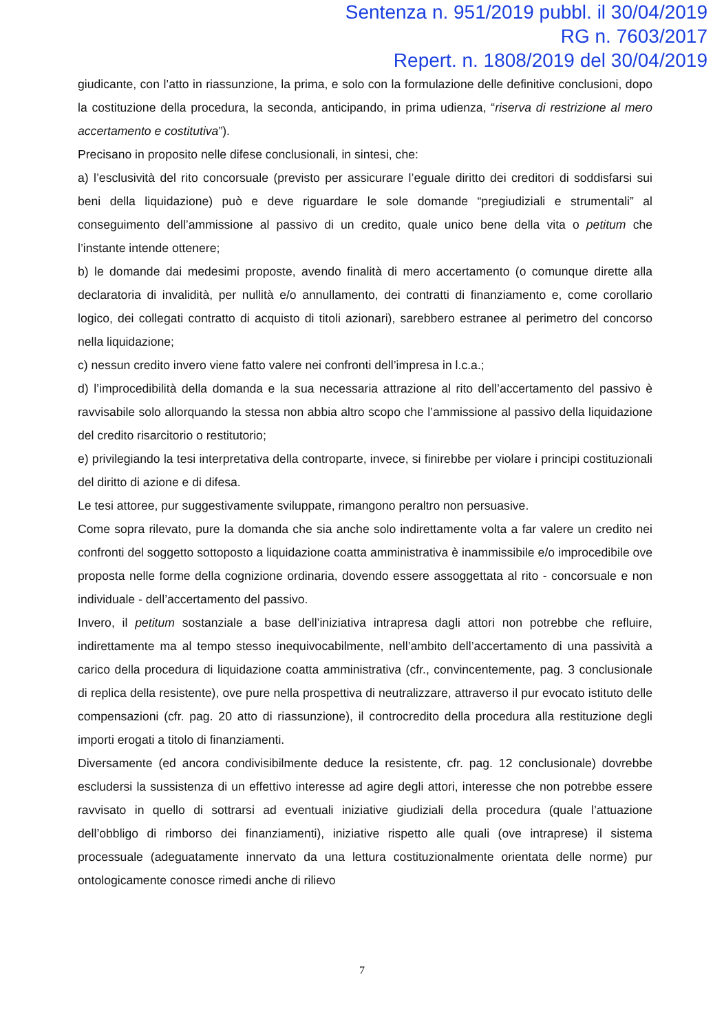Sentenza n. 951/2019 pubbl. il 30/04/2019
RG n. 7603/2017
Repert. n. 1808/2019 del 30/04/2019
giudicante, con l’atto in riassunzione, la prima, e solo con la formulazione delle definitive conclusioni, dopo la costituzione della procedura, la seconda, anticipando, in prima udienza, “riserva di restrizione al mero accertamento e costitutiva”).
Precisano in proposito nelle difese conclusionali, in sintesi, che:
a) l’esclusività del rito concorsuale (previsto per assicurare l’eguale diritto dei creditori di soddisfarsi sui beni della liquidazione) può e deve riguardare le sole domande “pregiudiziali e strumentali” al conseguimento dell’ammissione al passivo di un credito, quale unico bene della vita o petitum che l’instante intende ottenere;
b) le domande dai medesimi proposte, avendo finalità di mero accertamento (o comunque dirette alla declaratoria di invalidità, per nullità e/o annullamento, dei contratti di finanziamento e, come corollario logico, dei collegati contratto di acquisto di titoli azionari), sarebbero estranee al perimetro del concorso nella liquidazione;
c) nessun credito invero viene fatto valere nei confronti dell’impresa in l.c.a.;
d) l’improcedibilità della domanda e la sua necessaria attrazione al rito dell’accertamento del passivo è ravvisabile solo allorquando la stessa non abbia altro scopo che l’ammissione al passivo della liquidazione del credito risarcitorio o restitutorio;
e) privilegiando la tesi interpretativa della controparte, invece, si finirebbe per violare i principi costituzionali del diritto di azione e di difesa.
Le tesi attoree, pur suggestivamente sviluppate, rimangono peraltro non persuasive.
Come sopra rilevato, pure la domanda che sia anche solo indirettamente volta a far valere un credito nei confronti del soggetto sottoposto a liquidazione coatta amministrativa è inammissibile e/o improcedibile ove proposta nelle forme della cognizione ordinaria, dovendo essere assoggettata al rito - concorsuale e non individuale - dell’accertamento del passivo.
Invero, il petitum sostanziale a base dell’iniziativa intrapresa dagli attori non potrebbe che refluire, indirettamente ma al tempo stesso inequivocabilmente, nell’ambito dell’accertamento di una passività a carico della procedura di liquidazione coatta amministrativa (cfr., convincentemente, pag. 3 conclusionale di replica della resistente), ove pure nella prospettiva di neutralizzare, attraverso il pur evocato istituto delle compensazioni (cfr. pag. 20 atto di riassunzione), il controcredito della procedura alla restituzione degli importi erogati a titolo di finanziamenti.
Diversamente (ed ancora condivisibilmente deduce la resistente, cfr. pag. 12 conclusionale) dovrebbe escludersi la sussistenza di un effettivo interesse ad agire degli attori, interesse che non potrebbe essere ravvisato in quello di sottrarsi ad eventuali iniziative giudiziali della procedura (quale l’attuazione dell’obbligo di rimborso dei finanziamenti), iniziative rispetto alle quali (ove intraprese) il sistema processuale (adeguatamente innervato da una lettura costituzionalmente orientata delle norme) pur ontologicamente conosce rimedi anche di rilievo
7